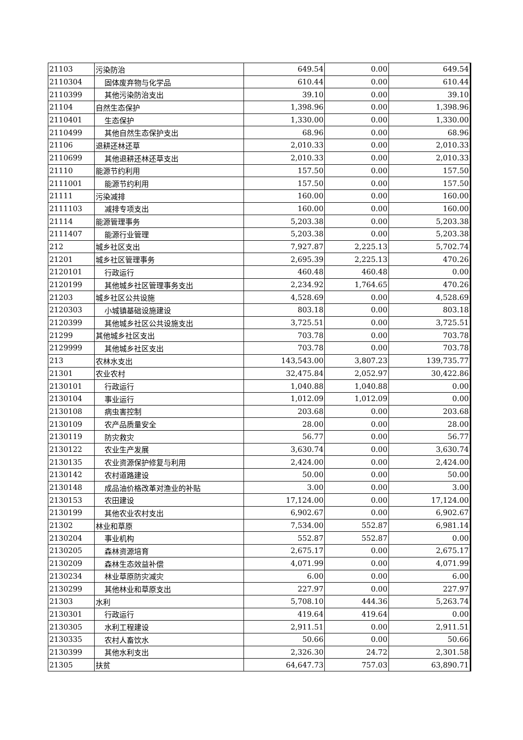| 21103 | 污染防治 | 649.54 | 0.00 | 649.54 |
| 2110304 | 固体废弃物与化学品 | 610.44 | 0.00 | 610.44 |
| 2110399 | 其他污染防治支出 | 39.10 | 0.00 | 39.10 |
| 21104 | 自然生态保护 | 1,398.96 | 0.00 | 1,398.96 |
| 2110401 | 生态保护 | 1,330.00 | 0.00 | 1,330.00 |
| 2110499 | 其他自然生态保护支出 | 68.96 | 0.00 | 68.96 |
| 21106 | 退耕还林还草 | 2,010.33 | 0.00 | 2,010.33 |
| 2110699 | 其他退耕还林还草支出 | 2,010.33 | 0.00 | 2,010.33 |
| 21110 | 能源节约利用 | 157.50 | 0.00 | 157.50 |
| 2111001 | 能源节约利用 | 157.50 | 0.00 | 157.50 |
| 21111 | 污染减排 | 160.00 | 0.00 | 160.00 |
| 2111103 | 减排专项支出 | 160.00 | 0.00 | 160.00 |
| 21114 | 能源管理事务 | 5,203.38 | 0.00 | 5,203.38 |
| 2111407 | 能源行业管理 | 5,203.38 | 0.00 | 5,203.38 |
| 212 | 城乡社区支出 | 7,927.87 | 2,225.13 | 5,702.74 |
| 21201 | 城乡社区管理事务 | 2,695.39 | 2,225.13 | 470.26 |
| 2120101 | 行政运行 | 460.48 | 460.48 | 0.00 |
| 2120199 | 其他城乡社区管理事务支出 | 2,234.92 | 1,764.65 | 470.26 |
| 21203 | 城乡社区公共设施 | 4,528.69 | 0.00 | 4,528.69 |
| 2120303 | 小城镇基础设施建设 | 803.18 | 0.00 | 803.18 |
| 2120399 | 其他城乡社区公共设施支出 | 3,725.51 | 0.00 | 3,725.51 |
| 21299 | 其他城乡社区支出 | 703.78 | 0.00 | 703.78 |
| 2129999 | 其他城乡社区支出 | 703.78 | 0.00 | 703.78 |
| 213 | 农林水支出 | 143,543.00 | 3,807.23 | 139,735.77 |
| 21301 | 农业农村 | 32,475.84 | 2,052.97 | 30,422.86 |
| 2130101 | 行政运行 | 1,040.88 | 1,040.88 | 0.00 |
| 2130104 | 事业运行 | 1,012.09 | 1,012.09 | 0.00 |
| 2130108 | 病虫害控制 | 203.68 | 0.00 | 203.68 |
| 2130109 | 农产品质量安全 | 28.00 | 0.00 | 28.00 |
| 2130119 | 防灾救灾 | 56.77 | 0.00 | 56.77 |
| 2130122 | 农业生产发展 | 3,630.74 | 0.00 | 3,630.74 |
| 2130135 | 农业资源保护修复与利用 | 2,424.00 | 0.00 | 2,424.00 |
| 2130142 | 农村道路建设 | 50.00 | 0.00 | 50.00 |
| 2130148 | 成品油价格改革对渔业的补贴 | 3.00 | 0.00 | 3.00 |
| 2130153 | 农田建设 | 17,124.00 | 0.00 | 17,124.00 |
| 2130199 | 其他农业农村支出 | 6,902.67 | 0.00 | 6,902.67 |
| 21302 | 林业和草原 | 7,534.00 | 552.87 | 6,981.14 |
| 2130204 | 事业机构 | 552.87 | 552.87 | 0.00 |
| 2130205 | 森林资源培育 | 2,675.17 | 0.00 | 2,675.17 |
| 2130209 | 森林生态效益补偿 | 4,071.99 | 0.00 | 4,071.99 |
| 2130234 | 林业草原防灾减灾 | 6.00 | 0.00 | 6.00 |
| 2130299 | 其他林业和草原支出 | 227.97 | 0.00 | 227.97 |
| 21303 | 水利 | 5,708.10 | 444.36 | 5,263.74 |
| 2130301 | 行政运行 | 419.64 | 419.64 | 0.00 |
| 2130305 | 水利工程建设 | 2,911.51 | 0.00 | 2,911.51 |
| 2130335 | 农村人畜饮水 | 50.66 | 0.00 | 50.66 |
| 2130399 | 其他水利支出 | 2,326.30 | 24.72 | 2,301.58 |
| 21305 | 扶贫 | 64,647.73 | 757.03 | 63,890.71 |